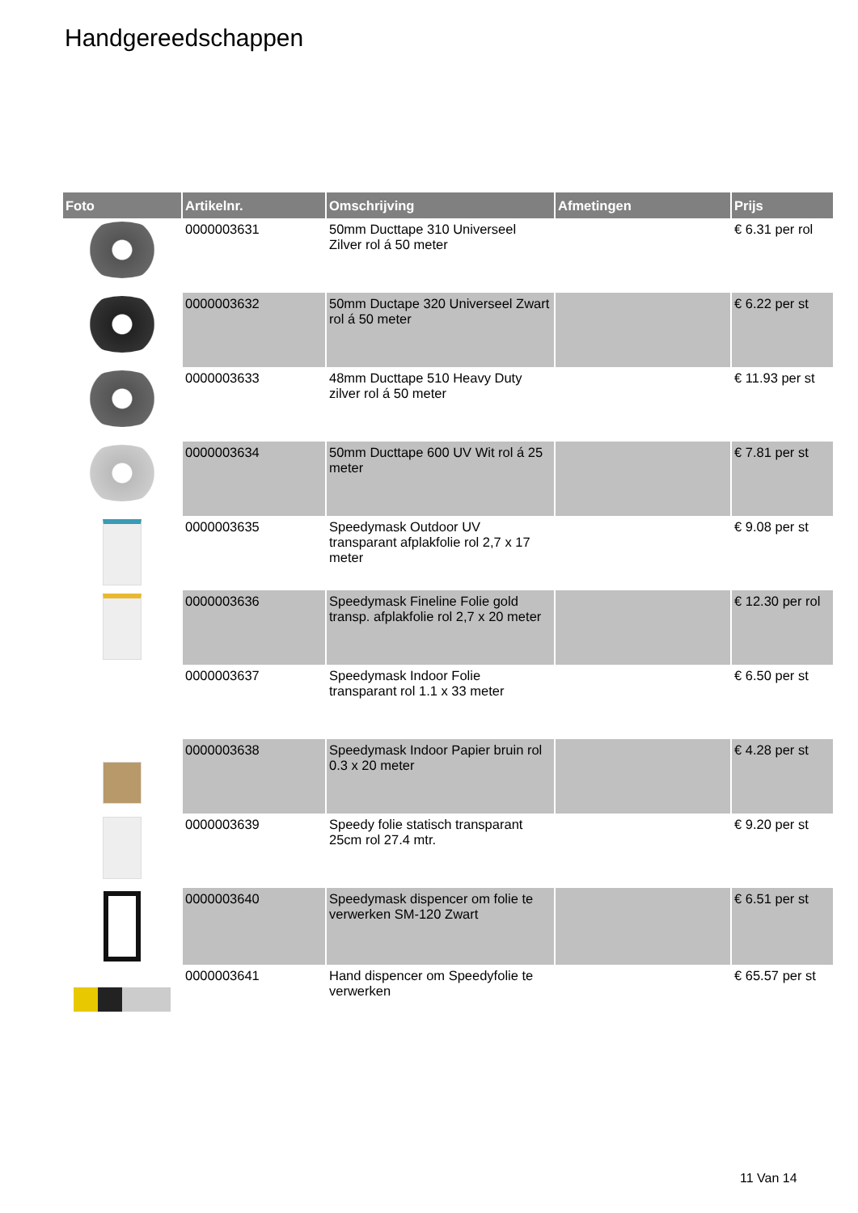Handgereedschappen
| Foto | Artikelnr. | Omschrijving | Afmetingen | Prijs |
| --- | --- | --- | --- | --- |
| | 0000003631 | 50mm Ducttape 310 Universeel Zilver rol á 50 meter | | € 6.31 per rol |
| | 0000003632 | 50mm Ductape 320 Universeel Zwart rol á 50 meter | | € 6.22 per st |
| | 0000003633 | 48mm Ducttape 510 Heavy Duty zilver rol á 50 meter | | € 11.93 per st |
| | 0000003634 | 50mm Ducttape 600 UV Wit rol á 25 meter | | € 7.81 per st |
| | 0000003635 | Speedymask Outdoor UV transparant afplakfolie rol 2,7 x 17 meter | | € 9.08 per st |
| | 0000003636 | Speedymask Fineline Folie gold transp. afplakfolie rol 2,7 x 20 meter | | € 12.30 per rol |
| | 0000003637 | Speedymask Indoor Folie transparant rol 1.1 x 33 meter | | € 6.50 per st |
| | 0000003638 | Speedymask Indoor Papier bruin rol 0.3 x 20 meter | | € 4.28 per st |
| | 0000003639 | Speedy folie statisch transparant 25cm rol 27.4 mtr. | | € 9.20 per st |
| | 0000003640 | Speedymask dispencer om folie te verwerken SM-120 Zwart | | € 6.51 per st |
| | 0000003641 | Hand dispencer om Speedyfolie te verwerken | | € 65.57 per st |
11 Van 14